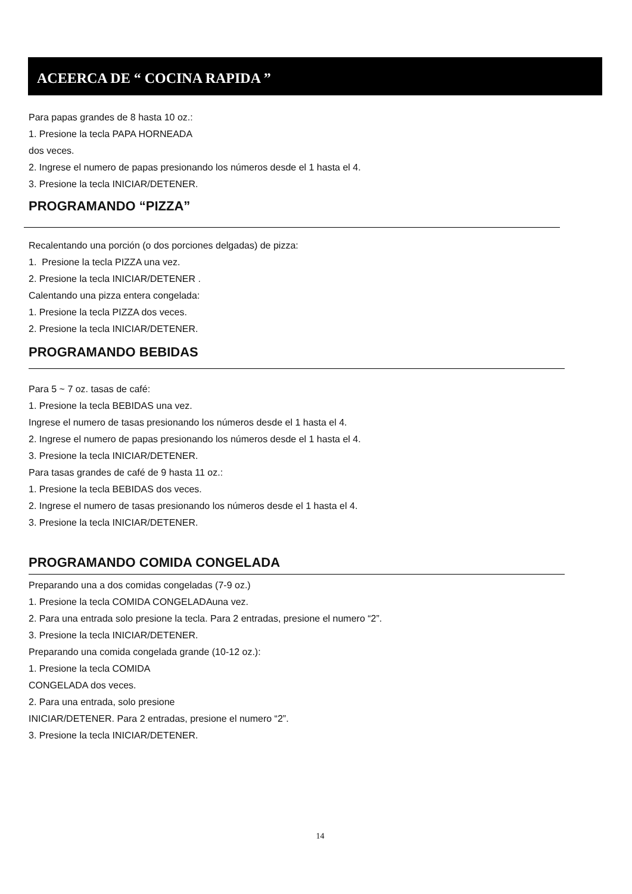ACEERCA DE “ COCINA RAPIDA ”
Para papas grandes de 8 hasta 10 oz.:
1. Presione la tecla PAPA HORNEADA
dos veces.
2. Ingrese el numero de papas presionando los números desde el 1 hasta el 4.
3. Presione la tecla INICIAR/DETENER.
PROGRAMANDO “PIZZA”
Recalentando una porción (o dos porciones delgadas) de pizza:
1. Presione la tecla PIZZA una vez.
2. Presione la tecla INICIAR/DETENER .
Calentando una pizza entera congelada:
1. Presione la tecla PIZZA dos veces.
2. Presione la tecla INICIAR/DETENER.
PROGRAMANDO BEBIDAS
Para 5 ~ 7 oz. tasas de café:
1. Presione la tecla BEBIDAS una vez.
Ingrese el numero de tasas presionando los números desde el 1 hasta el 4.
2. Ingrese el numero de papas presionando los números desde el 1 hasta el 4.
3. Presione la tecla INICIAR/DETENER.
Para tasas grandes de café de 9 hasta 11 oz.:
1. Presione la tecla BEBIDAS dos veces.
2. Ingrese el numero de tasas presionando los números desde el 1 hasta el 4.
3. Presione la tecla INICIAR/DETENER.
PROGRAMANDO COMIDA CONGELADA
Preparando una a dos comidas congeladas (7-9 oz.)
1. Presione la tecla COMIDA CONGELADAuna vez.
2. Para una entrada solo presione la tecla. Para 2 entradas, presione el numero “2”.
3. Presione la tecla INICIAR/DETENER.
Preparando una comida congelada grande (10-12 oz.):
1. Presione la tecla COMIDA
CONGELADA dos veces.
2. Para una entrada, solo presione
INICIAR/DETENER. Para 2 entradas, presione el numero “2”.
3. Presione la tecla INICIAR/DETENER.
14